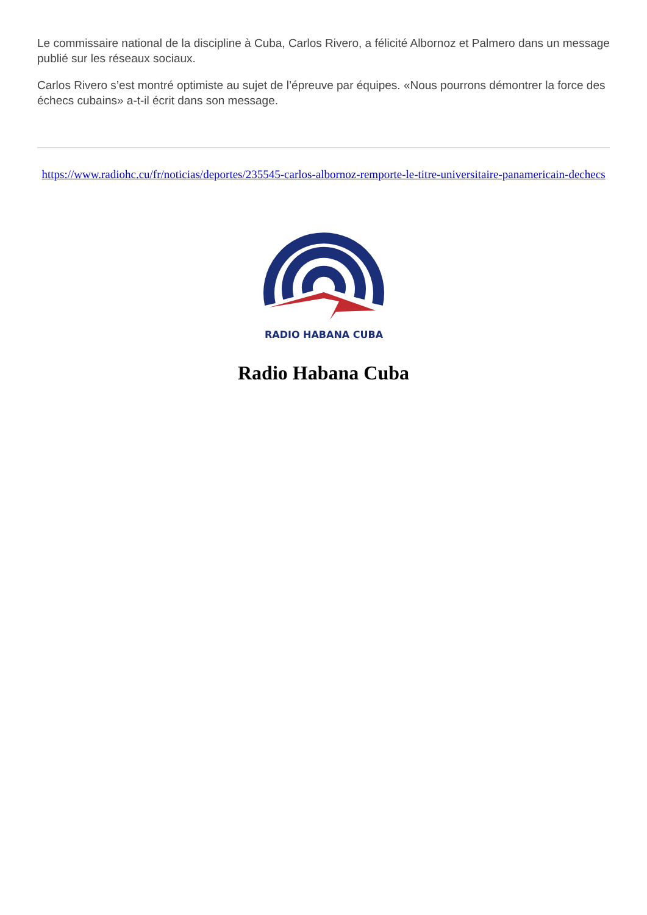Le commissaire national de la discipline à Cuba, Carlos Rivero, a félicité Albornoz et Palmero dans un message publié sur les réseaux sociaux.
Carlos Rivero s’est montré optimiste au sujet de l’épreuve par équipes. «Nous pourrons démontrer la force des échecs cubains» a-t-il écrit dans son message.
https://www.radiohc.cu/fr/noticias/deportes/235545-carlos-albornoz-remporte-le-titre-universitaire-panamericain-dechecs
RADIO HABANA CUBA
Radio Habana Cuba